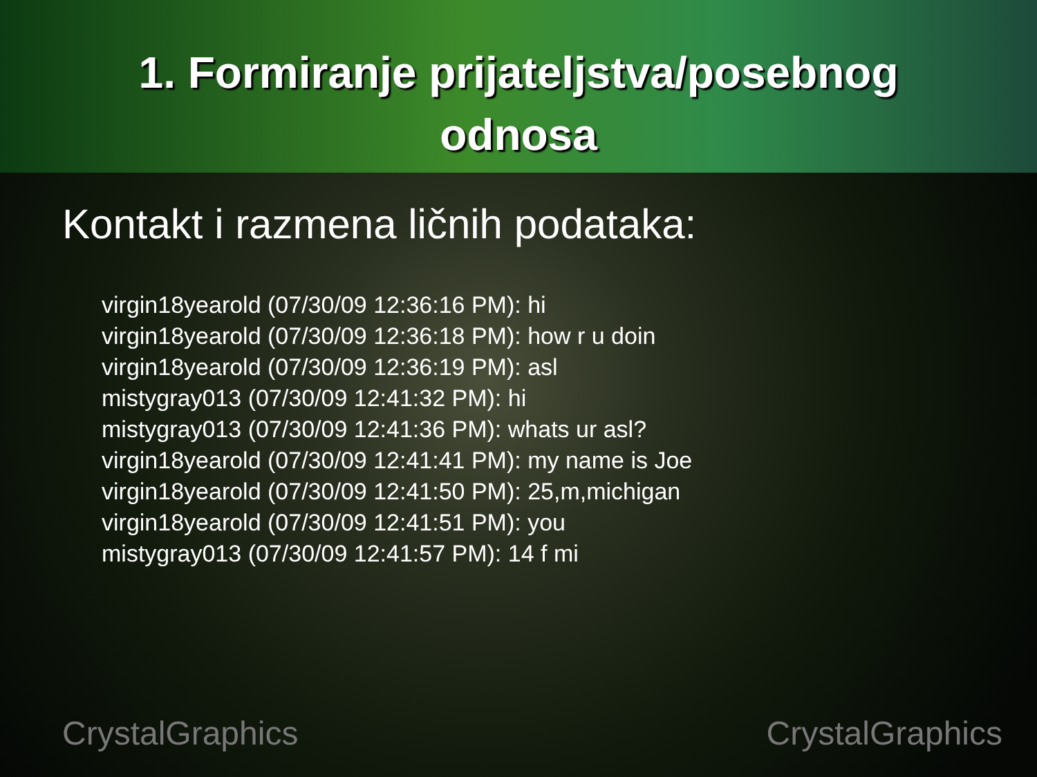1. Formiranje prijateljstva/posebnog
odnosa
Kontakt i razmena ličnih podataka:
virgin18yearold (07/30/09 12:36:16 PM): hi
virgin18yearold (07/30/09 12:36:18 PM): how r u doin
virgin18yearold (07/30/09 12:36:19 PM): asl
mistygray013 (07/30/09 12:41:32 PM): hi
mistygray013 (07/30/09 12:41:36 PM): whats ur asl?
virgin18yearold (07/30/09 12:41:41 PM): my name is Joe
virgin18yearold (07/30/09 12:41:50 PM): 25,m,michigan
virgin18yearold (07/30/09 12:41:51 PM): you
mistygray013 (07/30/09 12:41:57 PM): 14 f mi
CrystalGraphics CrystalGraphics